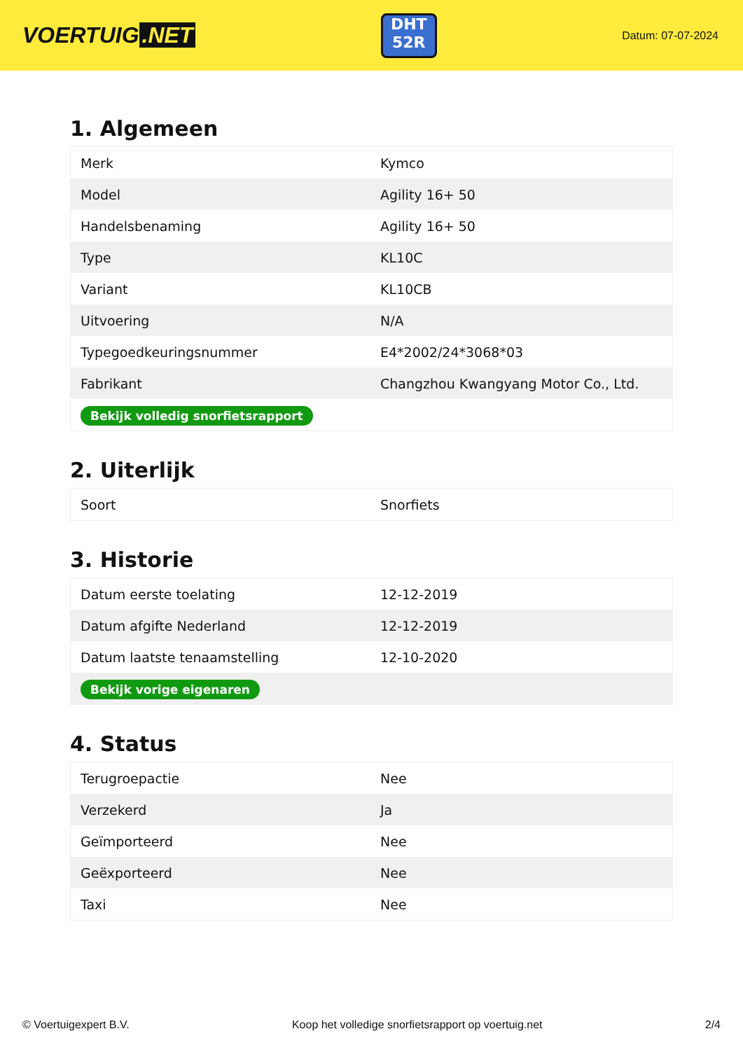VOERTUIG.NET
DHT
52R
Datum: 07-07-2024
1. Algemeen
| Merk | Kymco |
| Model | Agility 16+ 50 |
| Handelsbenaming | Agility 16+ 50 |
| Type | KL10C |
| Variant | KL10CB |
| Uitvoering | N/A |
| Typegoedkeuringsnummer | E4*2002/24*3068*03 |
| Fabrikant | Changzhou Kwangyang Motor Co., Ltd. |
| Bekijk volledig snorfietsrapport | |
2. Uiterlijk
| Soort | Snorfiets |
3. Historie
| Datum eerste toelating | 12-12-2019 |
| Datum afgifte Nederland | 12-12-2019 |
| Datum laatste tenaamstelling | 12-10-2020 |
| Bekijk vorige eigenaren | |
4. Status
| Terugroepactie | Nee |
| Verzekerd | Ja |
| Geïmporteerd | Nee |
| Geëxporteerd | Nee |
| Taxi | Nee |
© Voertuigexpert B.V. Koop het volledige snorfietsrapport op voertuig.net 2/4